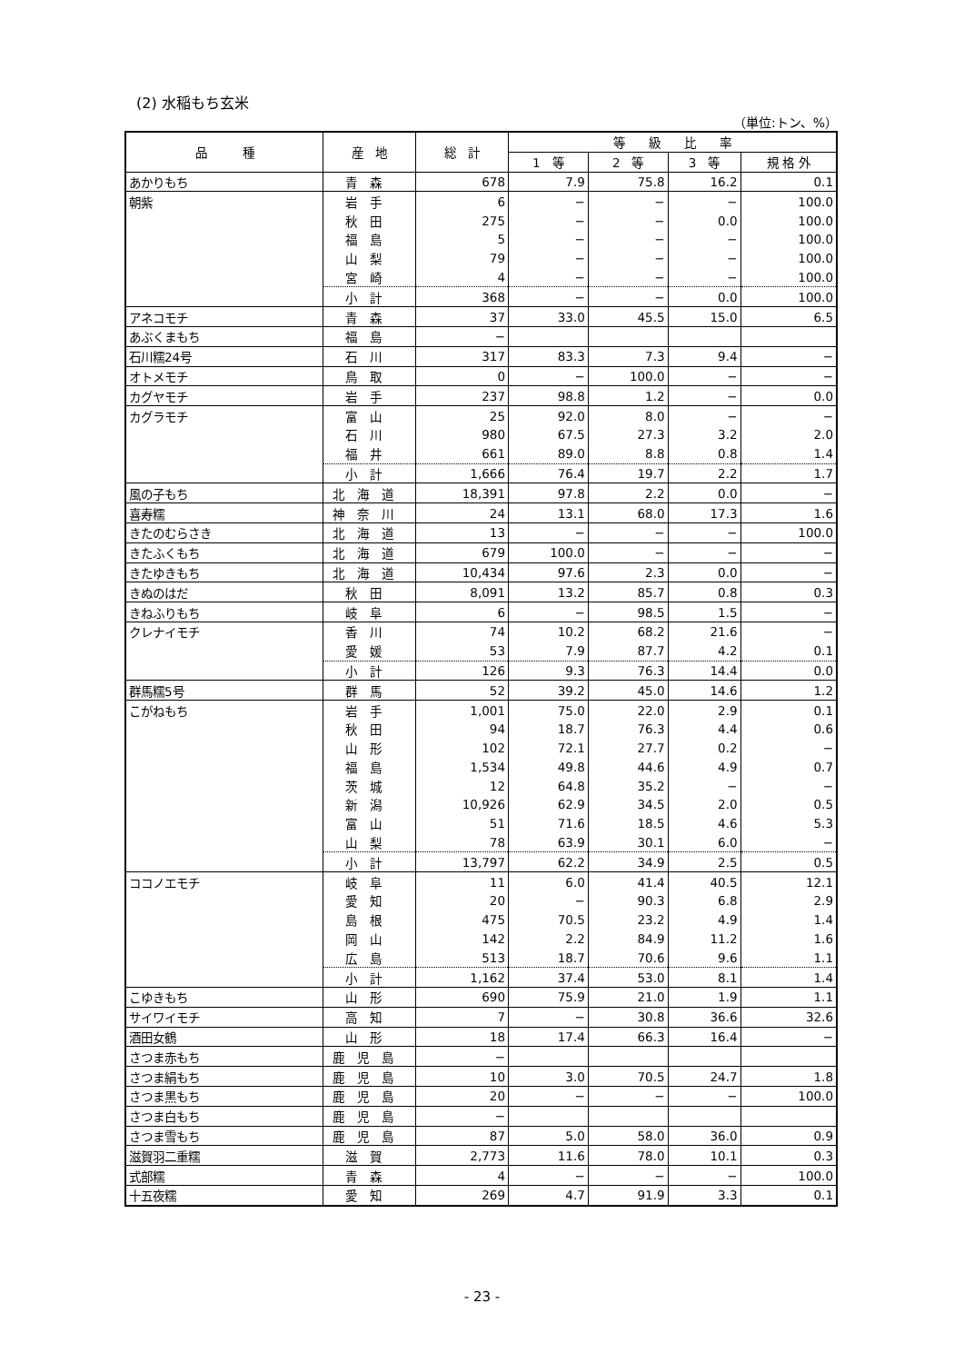(2) 水稲もち玄米
（単位:トン、%）
| 品 種 | 産 地 | 総 計 | 等 級 比 率 | | | |
| --- | --- | --- | --- | --- | --- | --- |
| | | | 1 等 | 2 等 | 3 等 | 規 格 外 |
| あかりもち | 青森 | 678 | 7.9 | 75.8 | 16.2 | 0.1 |
| 朝紫 | 岩手 | 6 | − | − | − | 100.0 |
| | 秋田 | 275 | − | − | 0.0 | 100.0 |
| | 福島 | 5 | − | − | − | 100.0 |
| | 山梨 | 79 | − | − | − | 100.0 |
| | 宮崎 | 4 | − | − | − | 100.0 |
| | 小計 | 368 | − | − | 0.0 | 100.0 |
| アネコモチ | 青森 | 37 | 33.0 | 45.5 | 15.0 | 6.5 |
| あぶくまもち | 福島 | − | | | | |
| 石川糯24号 | 石川 | 317 | 83.3 | 7.3 | 9.4 | − |
| オトメモチ | 鳥取 | 0 | − | 100.0 | − | − |
| カグヤモチ | 岩手 | 237 | 98.8 | 1.2 | − | 0.0 |
| カグラモチ | 富山 | 25 | 92.0 | 8.0 | − | − |
| | 石川 | 980 | 67.5 | 27.3 | 3.2 | 2.0 |
| | 福井 | 661 | 89.0 | 8.8 | 0.8 | 1.4 |
| | 小計 | 1,666 | 76.4 | 19.7 | 2.2 | 1.7 |
| 風の子もち | 北海道 | 18,391 | 97.8 | 2.2 | 0.0 | − |
| 喜寿糯 | 神奈川 | 24 | 13.1 | 68.0 | 17.3 | 1.6 |
| きたのむらさき | 北海道 | 13 | − | − | − | 100.0 |
| きたふくもち | 北海道 | 679 | 100.0 | − | − | − |
| きたゆきもち | 北海道 | 10,434 | 97.6 | 2.3 | 0.0 | − |
| きぬのはだ | 秋田 | 8,091 | 13.2 | 85.7 | 0.8 | 0.3 |
| きねふりもち | 岐阜 | 6 | − | 98.5 | 1.5 | − |
| クレナイモチ | 香川 | 74 | 10.2 | 68.2 | 21.6 | − |
| | 愛媛 | 53 | 7.9 | 87.7 | 4.2 | 0.1 |
| | 小計 | 126 | 9.3 | 76.3 | 14.4 | 0.0 |
| 群馬糯5号 | 群馬 | 52 | 39.2 | 45.0 | 14.6 | 1.2 |
| こがねもち | 岩手 | 1,001 | 75.0 | 22.0 | 2.9 | 0.1 |
| | 秋田 | 94 | 18.7 | 76.3 | 4.4 | 0.6 |
| | 山形 | 102 | 72.1 | 27.7 | 0.2 | − |
| | 福島 | 1,534 | 49.8 | 44.6 | 4.9 | 0.7 |
| | 茨城 | 12 | 64.8 | 35.2 | − | − |
| | 新潟 | 10,926 | 62.9 | 34.5 | 2.0 | 0.5 |
| | 富山 | 51 | 71.6 | 18.5 | 4.6 | 5.3 |
| | 山梨 | 78 | 63.9 | 30.1 | 6.0 | − |
| | 小計 | 13,797 | 62.2 | 34.9 | 2.5 | 0.5 |
| ココノエモチ | 岐阜 | 11 | 6.0 | 41.4 | 40.5 | 12.1 |
| | 愛知 | 20 | − | 90.3 | 6.8 | 2.9 |
| | 島根 | 475 | 70.5 | 23.2 | 4.9 | 1.4 |
| | 岡山 | 142 | 2.2 | 84.9 | 11.2 | 1.6 |
| | 広島 | 513 | 18.7 | 70.6 | 9.6 | 1.1 |
| | 小計 | 1,162 | 37.4 | 53.0 | 8.1 | 1.4 |
| こゆきもち | 山形 | 690 | 75.9 | 21.0 | 1.9 | 1.1 |
| サイワイモチ | 高知 | 7 | − | 30.8 | 36.6 | 32.6 |
| 酒田女鶴 | 山形 | 18 | 17.4 | 66.3 | 16.4 | − |
| さつま赤もち | 鹿児島 | − | | | | |
| さつま絹もち | 鹿児島 | 10 | 3.0 | 70.5 | 24.7 | 1.8 |
| さつま黒もち | 鹿児島 | 20 | − | − | − | 100.0 |
| さつま白もち | 鹿児島 | − | | | | |
| さつま雪もち | 鹿児島 | 87 | 5.0 | 58.0 | 36.0 | 0.9 |
| 滋賀羽二重糯 | 滋賀 | 2,773 | 11.6 | 78.0 | 10.1 | 0.3 |
| 式部糯 | 青森 | 4 | − | − | − | 100.0 |
| 十五夜糯 | 愛知 | 269 | 4.7 | 91.9 | 3.3 | 0.1 |
- 23 -